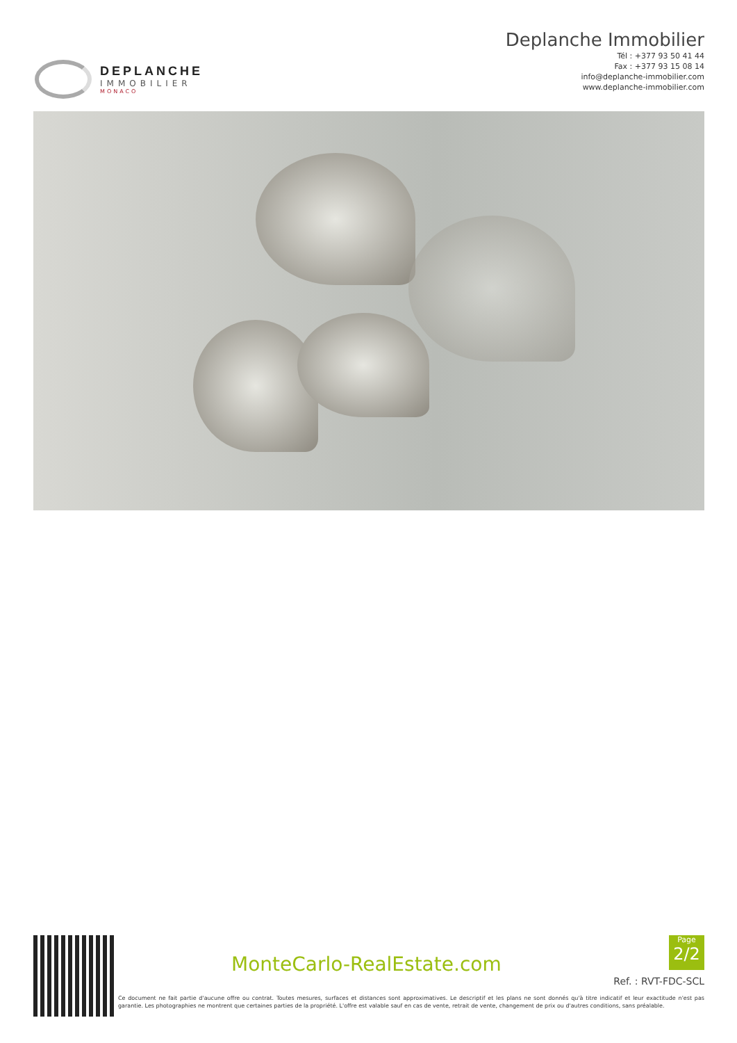DEPLANCHE
IMMOBILIER
MONACO
Deplanche Immobilier
Tél : +377 93 50 41 44
Fax : +377 93 15 08 14
info@deplanche-immobilier.com
www.deplanche-immobilier.com
MonteCarlo-RealEstate.com
Page
2/2
Ref. : RVT-FDC-SCL
Ce document ne fait partie d'aucune offre ou contrat. Toutes mesures, surfaces et distances sont approximatives. Le descriptif et les plans ne sont donnés qu'à titre indicatif et leur exactitude n'est pas garantie. Les photographies ne montrent que certaines parties de la propriété. L'offre est valable sauf en cas de vente, retrait de vente, changement de prix ou d'autres conditions, sans préalable.